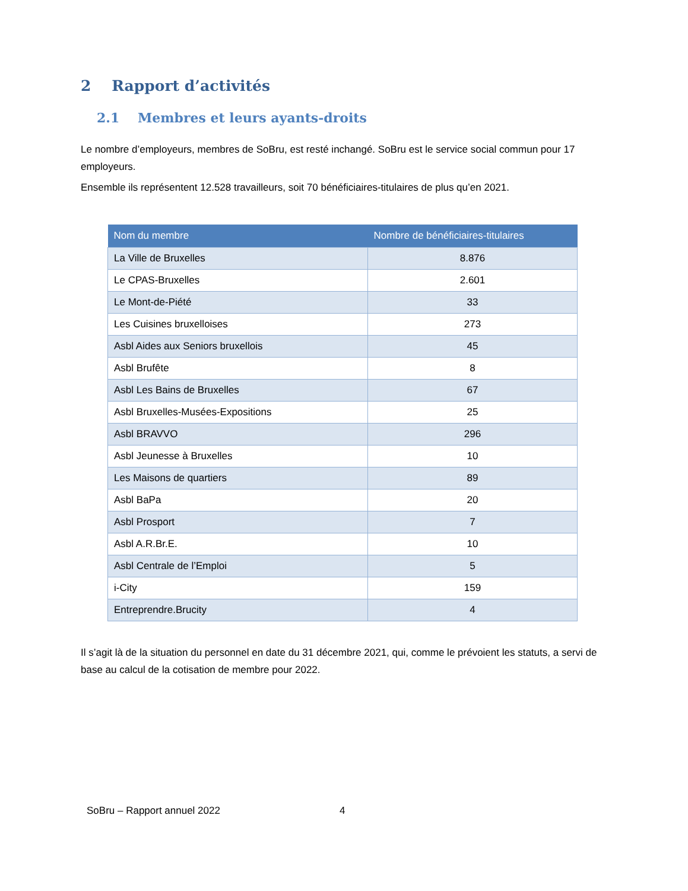2 Rapport d’activités
2.1 Membres et leurs ayants-droits
Le nombre d’employeurs, membres de SoBru, est resté inchangé. SoBru est le service social commun pour 17 employeurs.
Ensemble ils représentent 12.528 travailleurs, soit 70 bénéficiaires-titulaires de plus qu’en 2021.
| Nom du membre | Nombre de bénéficiaires-titulaires |
| --- | --- |
| La Ville de Bruxelles | 8.876 |
| Le CPAS-Bruxelles | 2.601 |
| Le Mont-de-Piété | 33 |
| Les Cuisines bruxelloises | 273 |
| Asbl Aides aux Seniors bruxellois | 45 |
| Asbl Brufête | 8 |
| Asbl Les Bains de Bruxelles | 67 |
| Asbl Bruxelles-Musées-Expositions | 25 |
| Asbl BRAVVO | 296 |
| Asbl Jeunesse à Bruxelles | 10 |
| Les Maisons de quartiers | 89 |
| Asbl BaPa | 20 |
| Asbl Prosport | 7 |
| Asbl A.R.Br.E. | 10 |
| Asbl Centrale de l’Emploi | 5 |
| i-City | 159 |
| Entreprendre.Brucity | 4 |
Il s’agit là de la situation du personnel en date du 31 décembre 2021, qui, comme le prévoient les statuts, a servi de base au calcul de la cotisation de membre pour 2022.
SoBru – Rapport annuel 2022 4